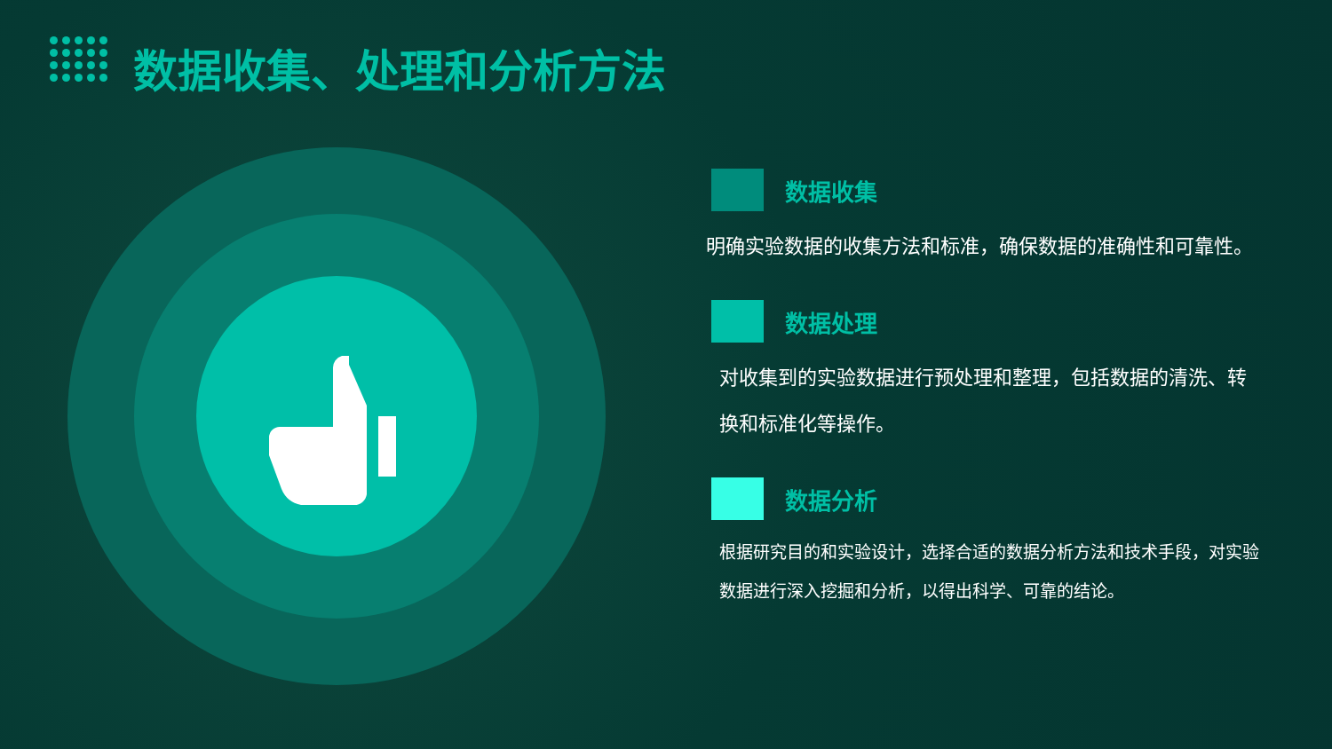数据收集、处理和分析方法
数据收集
明确实验数据的收集方法和标准，确保数据的准确性和可靠性。
数据处理
对收集到的实验数据进行预处理和整理，包括数据的清洗、转换和标准化等操作。
数据分析
根据研究目的和实验设计，选择合适的数据分析方法和技术手段，对实验数据进行深入挖掘和分析，以得出科学、可靠的结论。